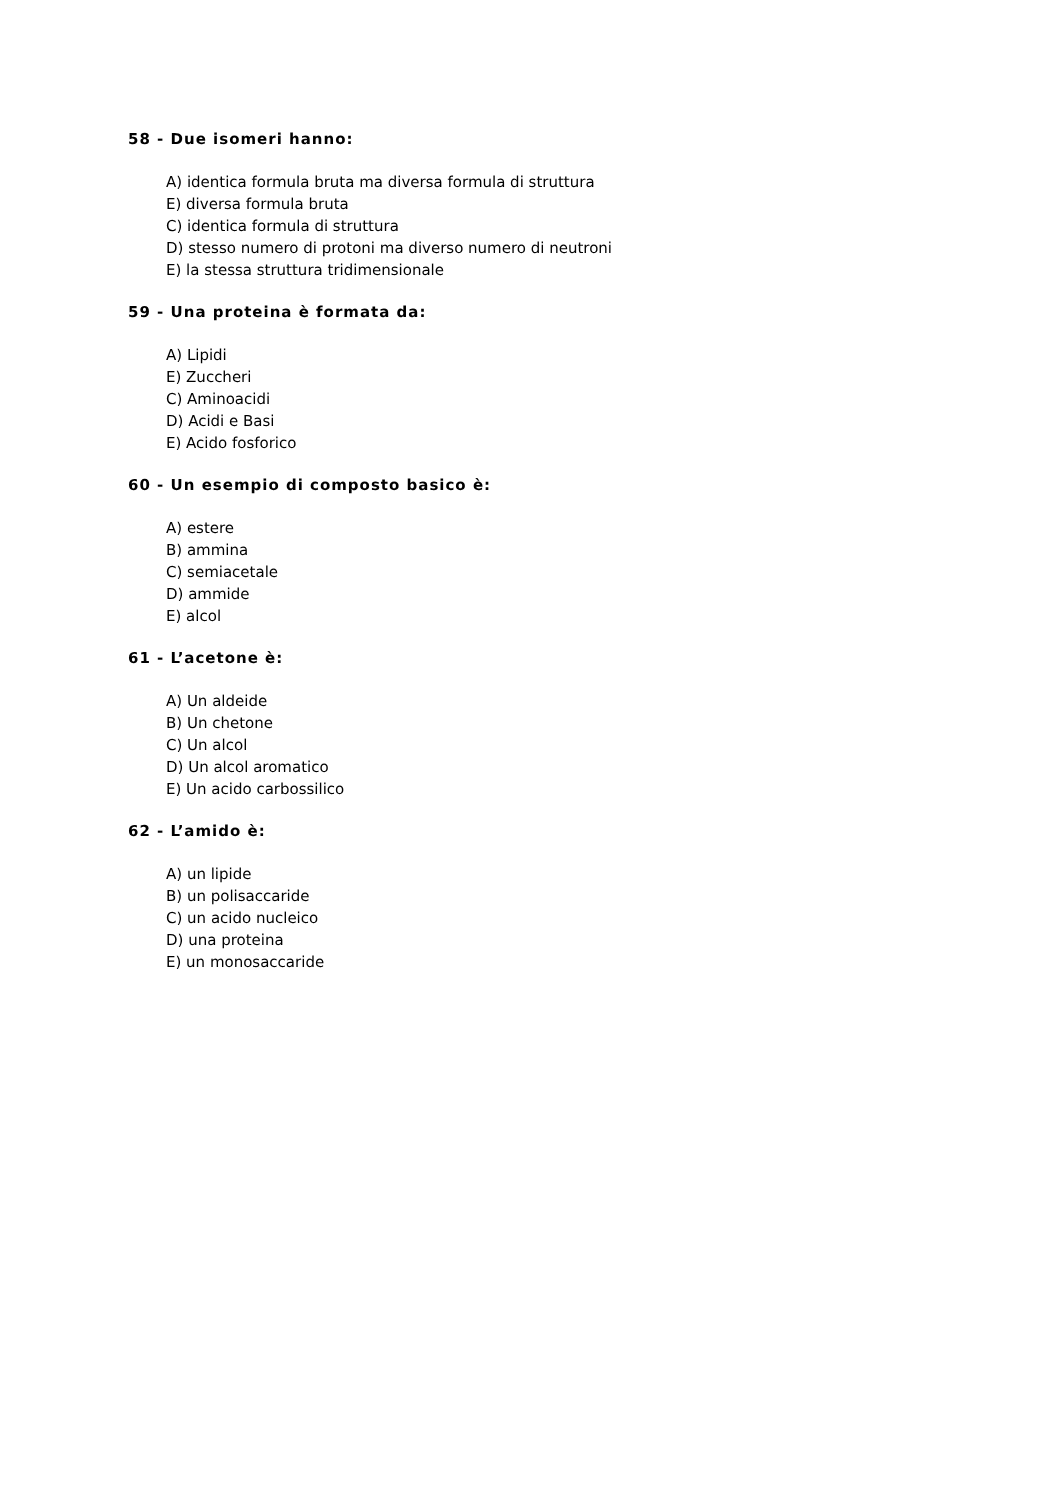58 - Due isomeri hanno:
A) identica formula bruta ma diversa formula di struttura
E) diversa formula bruta
C) identica formula di struttura
D) stesso numero di protoni ma diverso numero di neutroni
E) la stessa struttura tridimensionale
59 - Una proteina è formata da:
A) Lipidi
E) Zuccheri
C) Aminoacidi
D) Acidi e Basi
E) Acido fosforico
60 - Un esempio di composto basico è:
A) estere
B) ammina
C) semiacetale
D) ammide
E) alcol
61 - L’acetone è:
A) Un aldeide
B) Un chetone
C) Un alcol
D) Un alcol aromatico
E) Un acido carbossilico
62 - L’amido è:
A) un lipide
B) un polisaccaride
C) un acido nucleico
D) una proteina
E) un monosaccaride